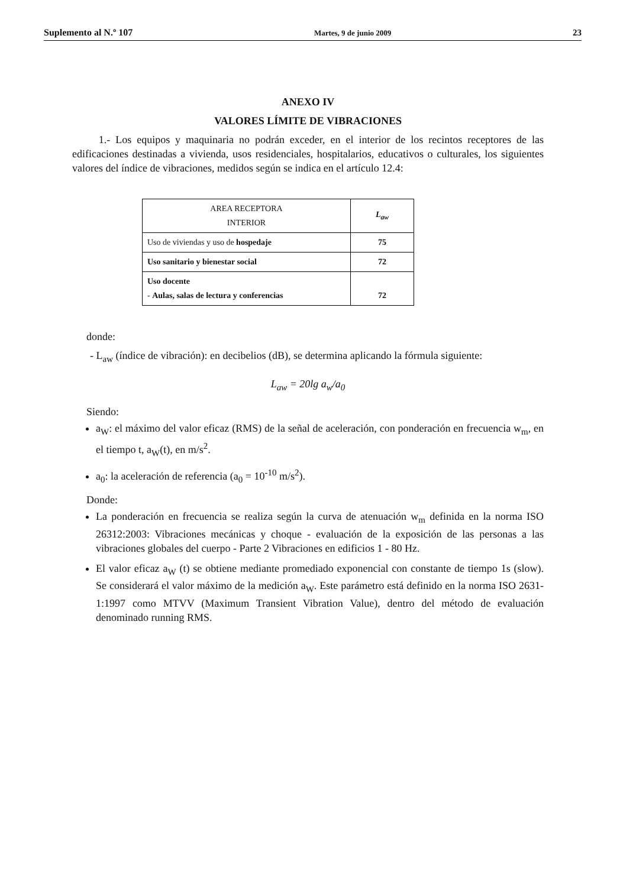Suplemento al N.º 107 Martes, 9 de junio 2009 23
ANEXO IV
VALORES LÍMITE DE VIBRACIONES
1.- Los equipos y maquinaria no podrán exceder, en el interior de los recintos receptores de las edificaciones destinadas a vivienda, usos residenciales, hospitalarios, educativos o culturales, los siguientes valores del índice de vibraciones, medidos según se indica en el artículo 12.4:
| AREA RECEPTORA INTERIOR | L<sub>aw</sub> |
| --- | --- |
| Uso de viviendas y uso de hospedaje | 75 |
| Uso sanitario y bienestar social | 72 |
| Uso docente - Aulas, salas de lectura y conferencias | 72 |
donde:
- L<sub>aw</sub> (índice de vibración): en decibelios (dB), se determina aplicando la fórmula siguiente:
L<sub>aw</sub> = 20lg a<sub>w</sub>/a<sub>0</sub>
Siendo:
a<sub>W</sub>: el máximo del valor eficaz (RMS) de la señal de aceleración, con ponderación en frecuencia w<sub>m</sub>, en el tiempo t, a<sub>W</sub>(t), en m/s<sup>2</sup>.
a<sub>0</sub>: la aceleración de referencia (a<sub>0</sub> = 10<sup>-10</sup> m/s<sup>2</sup>).
Donde:
La ponderación en frecuencia se realiza según la curva de atenuación w<sub>m</sub> definida en la norma ISO 26312:2003: Vibraciones mecánicas y choque - evaluación de la exposición de las personas a las vibraciones globales del cuerpo - Parte 2 Vibraciones en edificios 1 - 80 Hz.
El valor eficaz a<sub>W</sub> (t) se obtiene mediante promediado exponencial con constante de tiempo 1s (slow). Se considerará el valor máximo de la medición a<sub>W</sub>. Este parámetro está definido en la norma ISO 2631-1:1997 como MTVV (Maximum Transient Vibration Value), dentro del método de evaluación denominado running RMS.